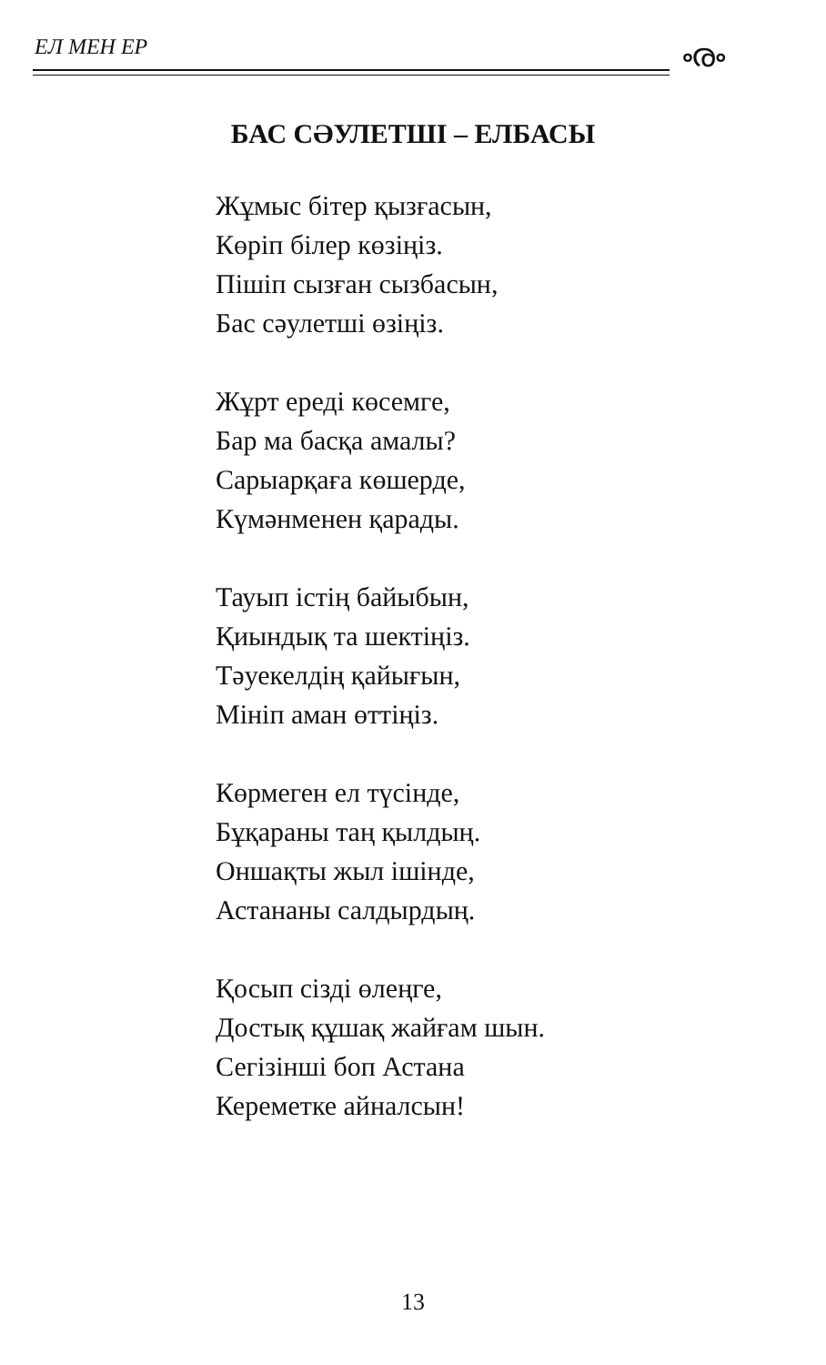ЕЛ МЕН ЕР
ൟ
БАС СӘУЛЕТШІ – ЕЛБАСЫ
Жұмыс бітер қызғасын,
Көріп білер көзіңіз.
Пішіп сызған сызбасын,
Бас сәулетші өзіңіз.
Жұрт ереді көсемге,
Бар ма басқа амалы?
Сарыарқаға көшерде,
Күмәнменен қарады.
Тауып істің байыбын,
Қиындық та шектіңіз.
Тәуекелдің қайығын,
Мініп аман өттіңіз.
Көрмеген ел түсінде,
Бұқараны таң қылдың.
Оншақты жыл ішінде,
Астананы салдырдың.
Қосып сізді өлеңге,
Достық құшақ жайғам шын.
Сегізінші боп Астана
Кереметке айналсын!
13